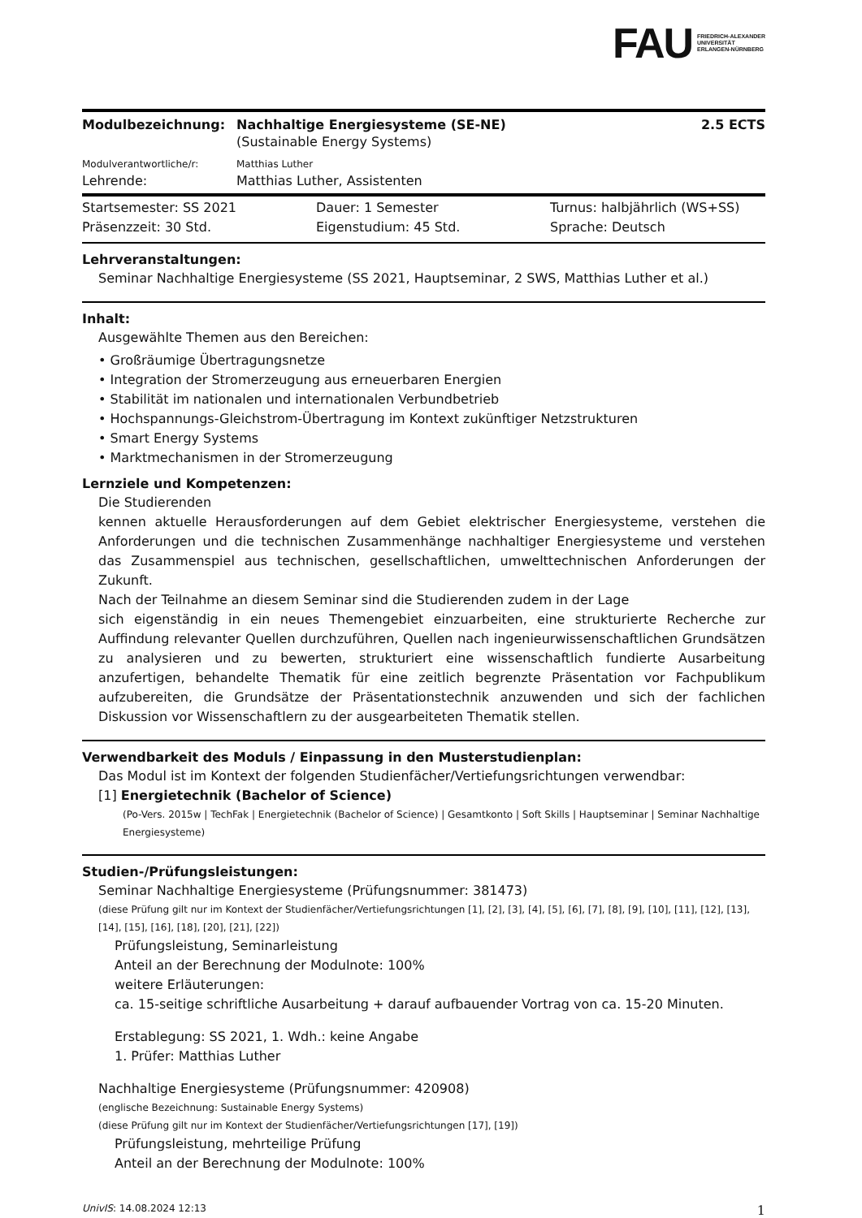FAU FRIEDRICH-ALEXANDER
UNIVERSITÄT
ERLANGEN-NÜRNBERG
Modulbezeichnung: Nachhaltige Energiesysteme (SE-NE)
2.5 ECTS
(Sustainable Energy Systems)
Modulverantwortliche/r: Matthias Luther
Lehrende: Matthias Luther, Assistenten
Startsemester: SS 2021 Dauer: 1 Semester Turnus: halbjährlich (WS+SS)
Präsenzzeit: 30 Std. Eigenstudium: 45 Std. Sprache: Deutsch
Lehrveranstaltungen:
Seminar Nachhaltige Energiesysteme (SS 2021, Hauptseminar, 2 SWS, Matthias Luther et al.)
Inhalt:
Ausgewählte Themen aus den Bereichen:
• Großräumige Übertragungsnetze
• Integration der Stromerzeugung aus erneuerbaren Energien
• Stabilität im nationalen und internationalen Verbundbetrieb
• Hochspannungs-Gleichstrom-Übertragung im Kontext zukünftiger Netzstrukturen
• Smart Energy Systems
• Marktmechanismen in der Stromerzeugung
Lernziele und Kompetenzen:
Die Studierenden
kennen aktuelle Herausforderungen auf dem Gebiet elektrischer Energiesysteme, verstehen die Anforderungen und die technischen Zusammenhänge nachhaltiger Energiesysteme und verstehen das Zusammenspiel aus technischen, gesellschaftlichen, umwelttechnischen Anforderungen der Zukunft.
Nach der Teilnahme an diesem Seminar sind die Studierenden zudem in der Lage
sich eigenständig in ein neues Themengebiet einzuarbeiten, eine strukturierte Recherche zur Auffindung relevanter Quellen durchzuführen, Quellen nach ingenieurwissenschaftlichen Grundsätzen zu analysieren und zu bewerten, strukturiert eine wissenschaftlich fundierte Ausarbeitung anzufertigen, behandelte Thematik für eine zeitlich begrenzte Präsentation vor Fachpublikum aufzubereiten, die Grundsätze der Präsentationstechnik anzuwenden und sich der fachlichen Diskussion vor Wissenschaftlern zu der ausgearbeiteten Thematik stellen.
Verwendbarkeit des Moduls / Einpassung in den Musterstudienplan:
Das Modul ist im Kontext der folgenden Studienfächer/Vertiefungsrichtungen verwendbar:
[1] Energietechnik (Bachelor of Science)
(Po-Vers. 2015w | TechFak | Energietechnik (Bachelor of Science) | Gesamtkonto | Soft Skills | Hauptseminar | Seminar Nachhaltige Energiesysteme)
Studien-/Prüfungsleistungen:
Seminar Nachhaltige Energiesysteme (Prüfungsnummer: 381473)
(diese Prüfung gilt nur im Kontext der Studienfächer/Vertiefungsrichtungen [1], [2], [3], [4], [5], [6], [7], [8], [9], [10], [11], [12], [13], [14], [15], [16], [18], [20], [21], [22])
Prüfungsleistung, Seminarleistung
Anteil an der Berechnung der Modulnote: 100%
weitere Erläuterungen:
ca. 15-seitige schriftliche Ausarbeitung + darauf aufbauender Vortrag von ca. 15-20 Minuten.
Erstablegung: SS 2021, 1. Wdh.: keine Angabe
1. Prüfer: Matthias Luther
Nachhaltige Energiesysteme (Prüfungsnummer: 420908)
(englische Bezeichnung: Sustainable Energy Systems)
(diese Prüfung gilt nur im Kontext der Studienfächer/Vertiefungsrichtungen [17], [19])
Prüfungsleistung, mehrteilige Prüfung
Anteil an der Berechnung der Modulnote: 100%
UnivIS: 14.08.2024 12:13 1